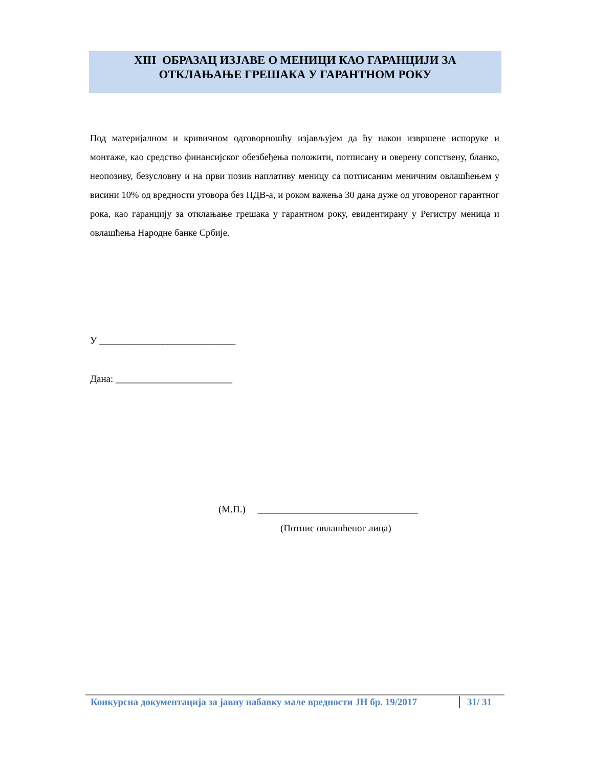XIII ОБРАЗАЦ ИЗЈАВЕ О МЕНИЦИ КАО ГАРАНЦИЈИ ЗА
ОТКЛАЊАЊЕ ГРЕШАКА У ГАРАНТНОМ РОКУ
Под материјалном и кривичном одговорношћу изјављујем да ћу након извршене испоруке и монтаже, као средство финансијског обезбеђења положити, потписану и оверену сопствену, бланко, неопозиву, безусловну и на први позив наплативу меницу са потписаним меничним овлашћењем у висини 10% од вредности уговора без ПДВ-а, и роком важења 30 дана дуже од уговореног гарантног рока, као гаранцију за отклањање грешака у гарантном року, евидентирану у Регистру меница и овлашћења Народне банке Србије.
У ____________________________
Дана: ________________________
(М.П.) _________________________________
(Потпис овлашћеног лица)
Конкурсна документација за јавну набавку мале вредности ЈН бр. 19/2017 31/ 31